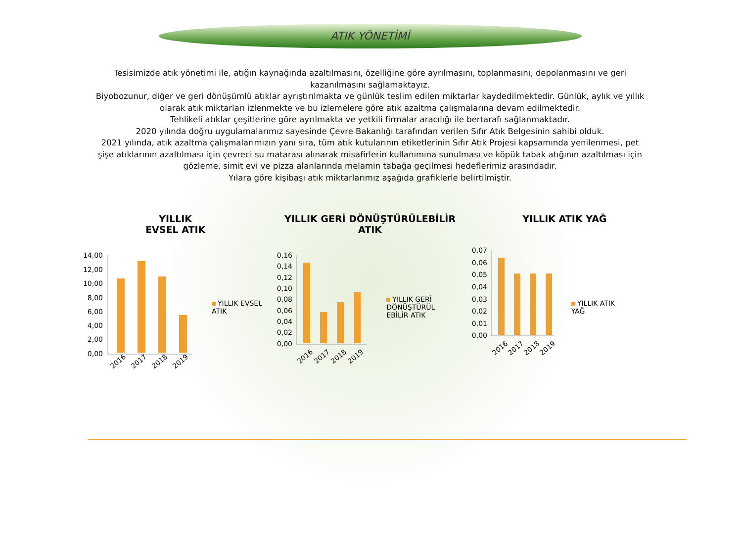ATIK YÖNETİMİ
Tesisimizde atık yönetimi ile, atığın kaynağında azaltılmasını, özelliğine göre ayrılmasını, toplanmasını, depolanmasını ve geri kazanılmasını sağlamaktayız.
Biyobozunur, diğer ve geri dönüşümlü atıklar ayrıştırılmakta ve günlük teslim edilen miktarlar kaydedilmektedir. Günlük, aylık ve yıllık olarak atık miktarları izlenmekte ve bu izlemelere göre atık azaltma çalışmalarına devam edilmektedir.
Tehlikeli atıklar çeşitlerine göre ayrılmakta ve yetkili firmalar aracılığı ile bertarafı sağlanmaktadır.
2020 yılında doğru uygulamalarımız sayesinde Çevre Bakanlığı tarafından verilen Sıfır Atık Belgesinin sahibi olduk.
2021 yılında, atık azaltma çalışmalarımızın yanı sıra, tüm atık kutularının etiketlerinin Sıfır Atık Projesi kapsamında yenilenmesi, pet şişe atıklarının azaltılması için çevreci su matarası alınarak misafirlerin kullanımına sunulması ve köpük tabak atığının azaltılması için gözleme, simit evi ve pizza alanlarında melamin tabağa geçilmesi hedeflerimiz arasındadır.
Yılara göre kişibaşı atık miktarlarımız aşağıda grafiklerle belirtilmiştir.
YILLIK
EVSEL ATIK
14,00
12,00
10,00
8,00
6,00
4,00
2,00
0,00
2016
2017
2018
2019
YILLIK EVSEL
ATIK
YILLIK GERİ DÖNÜŞTÜRÜLEBİLİR
ATIK
0,16
0,14
0,12
0,10
0,08
0,06
0,04
0,02
0,00
2016
2017
2018
2019
YILLIK GERİ
DÖNÜŞTÜRÜL
EBİLİR ATIK
YILLIK ATIK YAĞ
0,07
0,06
0,05
0,04
0,03
0,02
0,01
0,00
2016
2017
2018
2019
YILLIK ATIK
YAĞ